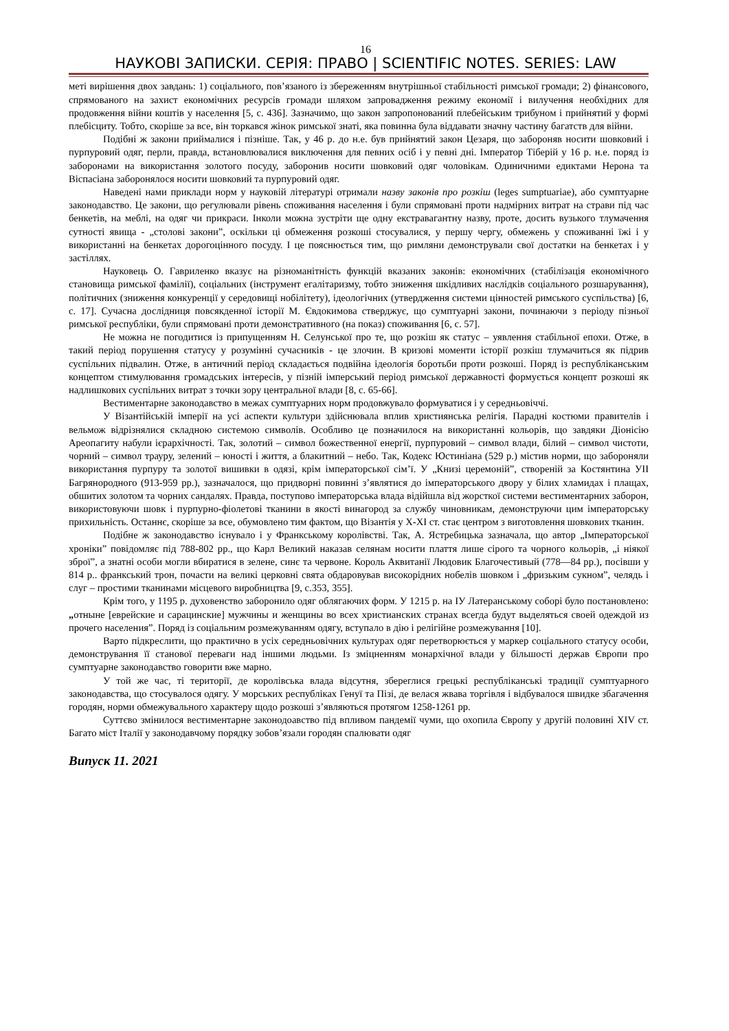16
НАУКОВІ ЗАПИСКИ. СЕРІЯ: ПРАВО | SCIENTIFIC NOTES. SERIES: LAW
меті вирішення двох завдань: 1) соціального, пов’язаного із збереженням внутрішньої стабільності римської громади; 2) фінансового, спрямованого на захист економічних ресурсів громади шляхом запровадження режиму економії і вилучення необхідних для продовження війни коштів у населення [5, с. 436]. Зазначимо, що закон запропонований плебейським трибуном і прийнятий у формі плебісциту. Тобто, скоріше за все, він торкався жінок римської знаті, яка повинна була віддавати значну частину багатств для війни.
Подібні ж закони приймалися і пізніше. Так, у 46 р. до н.е. був прийнятий закон Цезаря, що забороняв носити шовковий і пурпуровий одяг, перли, правда, встановлювалися виключення для певних осіб і у певні дні. Імператор Тіберій у 16 р. н.е. поряд із заборонами на використання золотого посуду, заборонив носити шовковий одяг чоловікам. Одиничними едиктами Нерона та Віспасіана заборонялося носити шовковий та пурпуровий одяг.
Наведені нами приклади норм у науковій літературі отримали назву законів про розкіш (leges sumptuariae), або сумптуарне законодавство. Це закони, що регулювали рівень споживання населення і були спрямовані проти надмірних витрат на страви під час бенкетів, на меблі, на одяг чи прикраси. Інколи можна зустріти ще одну екстравагантну назву, проте, досить вузького тлумачення сутності явища - „столові закони”, оскільки ці обмеження розкоші стосувалися, у першу чергу, обмежень у споживанні їжі і у використанні на бенкетах дорогоцінного посуду. І це пояснюється тим, що римляни демонстрували свої достатки на бенкетах і у застіллях.
Науковець О. Гавриленко вказує на різноманітність функцій вказаних законів: економічних (стабілізація економічного становища римської фамілії), соціальних (інструмент егалітаризму, тобто зниження шкідливих наслідків соціального розшарування), політичних (зниження конкуренції у середовищі нобілітету), ідеологічних (утвердження системи цінностей римського суспільства) [6, с. 17]. Сучасна дослідниця повсякденної історії М. Євдокимова стверджує, що сумптуарні закони, починаючи з періоду пізньої римської республіки, були спрямовані проти демонстративного (на показ) споживання [6, с. 57].
Не можна не погодитися із припущенням Н. Селунської про те, що розкіш як статус – уявлення стабільної епохи. Отже, в такий період порушення статусу у розумінні сучасників - це злочин. В кризові моменти історії розкіш тлумачиться як підрив суспільних підвалин. Отже, в античний період складається подвійна ідеологія боротьби проти розкоші. Поряд із республіканським концептом стимулювання громадських інтересів, у пізній імперський період римської державності формується концепт розкоші як надлишкових суспільних витрат з точки зору центральної влади [8, с. 65-66].
Вестиментарне законодавство в межах сумптуарних норм продовжувало формуватися і у середньовіччі.
У Візантійській імперії на усі аспекти культури здійснювала вплив християнська релігія. Парадні костюми правителів і вельмож відрізнялися складною системою символів. Особливо це позначилося на використанні кольорів, що завдяки Діонісію Ареопагиту набули ієрархічності. Так, золотий – символ божественної енергії, пурпуровий – символ влади, білий – символ чистоти, чорний – символ трауру, зелений – юності і життя, а блакитний – небо. Так, Кодекс Юстиніана (529 р.) містив норми, що забороняли використання пурпуру та золотої вишивки в одязі, крім імператорської сім’ї. У „Книзі церемоній”, створеній за Костянтина УІІ Багрянородного (913-959 рр.), зазначалося, що придворні повинні з’являтися до імператорського двору у білих хламидах і плащах, обшитих золотом та чорних сандалях. Правда, поступово імператорська влада відійшла від жорсткої системи вестиментарних заборон, використовуючи шовк і пурпурно-фіолетові тканини в якості винагород за службу чиновникам, демонструючи цим імператорську прихильність. Останнє, скоріше за все, обумовлено тим фактом, що Візантія у Х-ХІ ст. стає центром з виготовлення шовкових тканин.
Подібне ж законодавство існувало і у Франкському королівстві. Так, А. Ястребицька зазначала, що автор „Імператорської хроніки” повідомляє під 788-802 рр., що Карл Великий наказав селянам носити плаття лише сірого та чорного кольорів, „і ніякої зброї”, а знатні особи могли вбиратися в зелене, синє та червоне. Король Аквитанії Людовик Благочестивый (778—84 рр.), посівши у 814 р.. франкський трон, почасти на великі церковні свята обдаровував високорідних нобелів шовком і „фризьким сукном”, челядь і слуг – простими тканинами місцевого виробництва [9, с.353, 355].
Крім того, у 1195 р. духовенство заборонило одяг облягаючих форм. У 1215 р. на ІУ Латеранському соборі було постановлено: „отныне [еврейские и сарацинские] мужчины и женщины во всех христианских странах всегда будут выделяться своей одеждой из прочего населения”. Поряд із соціальним розмежуванням одягу, вступало в дію і релігійне розмежування [10].
Варто підкреслити, що практично в усіх середньовічних культурах одяг перетворюється у маркер соціального статусу особи, демонстрування її станової переваги над іншими людьми. Із зміцненням монархічної влади у більшості держав Європи про сумптуарне законодавство говорити вже марно.
У той же час, ті території, де королівська влада відсутня, збереглися грецькі республіканські традиції сумптуарного законодавства, що стосувалося одягу. У морських республіках Генуї та Пізі, де велася жвава торгівля і відбувалося швидке збагачення городян, норми обмежувального характеру щодо розкоші з’являються протягом 1258-1261 рр.
Суттєво змінилося вестиментарне законодоавство під впливом пандемії чуми, що охопила Європу у другій половині XIV ст. Багато міст Італії у законодавчому порядку зобов’язали городян спалювати одяг
Випуск 11. 2021